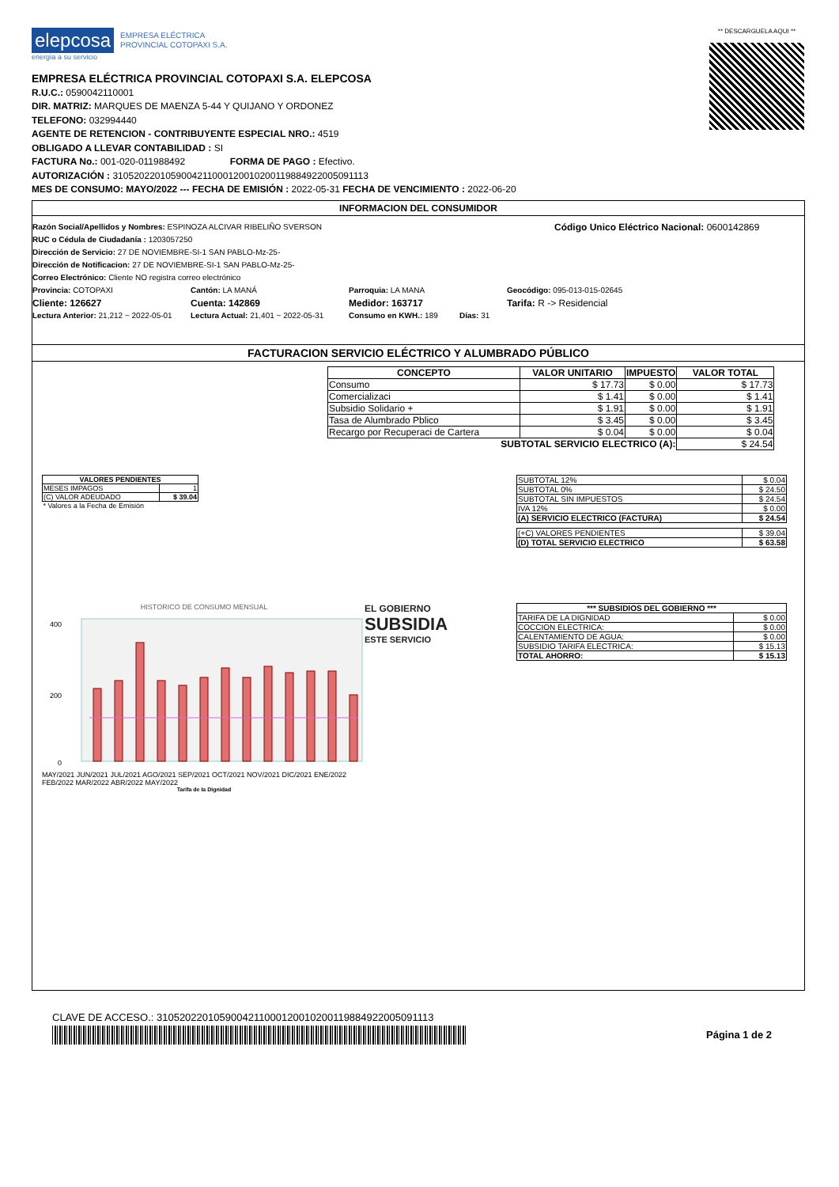elepcosa EMPRESA ELÉCTRICA
PROVINCIAL COTOPAXI S.A.
energía a su servicio
EMPRESA ELÉCTRICA PROVINCIAL COTOPAXI S.A. ELEPCOSA
R.U.C.: 0590042110001
DIR. MATRIZ: MARQUES DE MAENZA 5-44 Y QUIJANO Y ORDONEZ
TELEFONO: 032994440
AGENTE DE RETENCION - CONTRIBUYENTE ESPECIAL NRO.: 4519
OBLIGADO A LLEVAR CONTABILIDAD : SI
FACTURA No.: 001-020-011988492 FORMA DE PAGO : Efectivo.
AUTORIZACIÓN : 3105202201059004211000120010200119884922005091113
MES DE CONSUMO: MAYO/2022 --- FECHA DE EMISIÓN : 2022-05-31 FECHA DE VENCIMIENTO : 2022-06-20
** DESCARGUELA AQUI **
INFORMACION DEL CONSUMIDOR
Código Unico Eléctrico Nacional: 0600142869
Razón Social/Apellidos y Nombres: ESPINOZA ALCIVAR RIBELIÑO SVERSON
RUC o Cédula de Ciudadanía : 1203057250
Dirección de Servicio: 27 DE NOVIEMBRE-SI-1 SAN PABLO-Mz-25-
Dirección de Notificacion: 27 DE NOVIEMBRE-SI-1 SAN PABLO-Mz-25-
Correo Electrónico: Cliente NO registra correo electrónico
Provincia: COTOPAXI Cantón: LA MANÁ Parroquia: LA MANA Geocódigo: 095-013-015-02645
Cliente: 126627 Cuenta: 142869 Medidor: 163717 Tarifa: R -> Residencial
Lectura Anterior: 21,212 ~ 2022-05-01
Lectura Actual: 21,401 ~ 2022-05-31
Consumo en KWH.: 189 Días: 31
FACTURACION SERVICIO ELÉCTRICO Y ALUMBRADO PÚBLICO
| CONCEPTO | VALOR UNITARIO | IMPUESTO | VALOR TOTAL |
| --- | --- | --- | --- |
| Consumo | $ 17.73 | $ 0.00 | $ 17.73 |
| Comercializaci | $ 1.41 | $ 0.00 | $ 1.41 |
| Subsidio Solidario + | $ 1.91 | $ 0.00 | $ 1.91 |
| Tasa de Alumbrado Pblico | $ 3.45 | $ 0.00 | $ 3.45 |
| Recargo por Recuperaci de Cartera | $ 0.04 | $ 0.00 | $ 0.04 |
| SUBTOTAL SERVICIO ELECTRICO (A): | | | $ 24.54 |
| VALORES PENDIENTES | |
| --- | --- |
| MESES IMPAGOS | 1 |
| (C) VALOR ADEUDADO | $ 39.04 |
| * Valores a la Fecha de Emisión | |
| SUBTOTAL 12% | $ 0.04 |
| SUBTOTAL 0% | $ 24.50 |
| SUBTOTAL SIN IMPUESTOS | $ 24.54 |
| IVA 12% | $ 0.00 |
| (A) SERVICIO ELECTRICO (FACTURA) | $ 24.54 |
| (+C) VALORES PENDIENTES | $ 39.04 |
| (D) TOTAL SERVICIO ELECTRICO | $ 63.58 |
HISTORICO DE CONSUMO MENSUAL
400
200
0
MAY/2021 JUN/2021 JUL/2021 AGO/2021 SEP/2021 OCT/2021 NOV/2021 DIC/2021 ENE/2022 FEB/2022 MAR/2022 ABR/2022 MAY/2022
Tarifa de la Dignidad
EL GOBIERNO
SUBSIDIA
ESTE SERVICIO
| *** SUBSIDIOS DEL GOBIERNO *** | |
| --- | --- |
| TARIFA DE LA DIGNIDAD | $ 0.00 |
| COCCION ELECTRICA: | $ 0.00 |
| CALENTAMIENTO DE AGUA: | $ 0.00 |
| SUBSIDIO TARIFA ELECTRICA: | $ 15.13 |
| TOTAL AHORRO: | $ 15.13 |
CLAVE DE ACCESO.: 3105202201059004211000120010200119884922005091113
Página 1 de 2